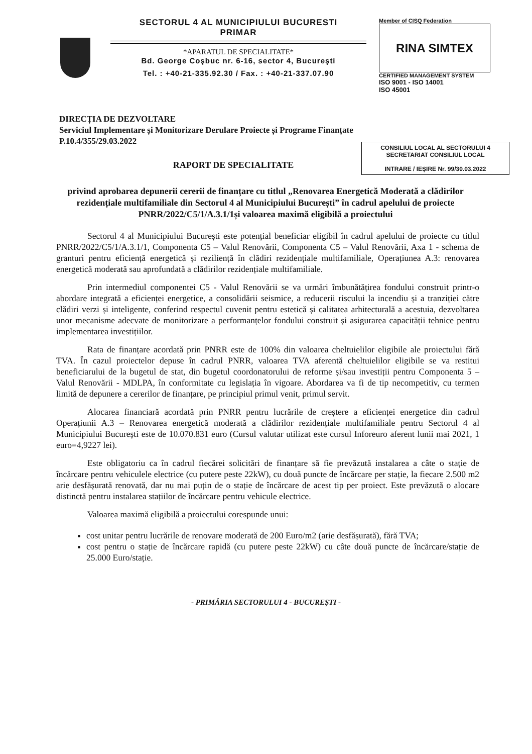SECTORUL 4 AL MUNICIPIULUI BUCURESTI
PRIMAR
*APARATUL DE SPECIALITATE*
Bd. George Coşbuc nr. 6-16, sector 4, Bucureşti
Tel. : +40-21-335.92.30 / Fax. : +40-21-337.07.90
Member of CISQ Federation
RINA SIMTEX
CERTIFIED MANAGEMENT SYSTEM
ISO 9001 - ISO 14001
ISO 45001
DIRECȚIA DE DEZVOLTARE
Serviciul Implementare și Monitorizare Derulare Proiecte și Programe Finanțate
P.10.4/355/29.03.2022
CONSILIUL LOCAL AL SECTORULUI 4
SECRETARIAT CONSILIUL LOCAL
INTRARE / IEȘIRE Nr. 99/30.03.2022
RAPORT DE SPECIALITATE
privind aprobarea depunerii cererii de finanțare cu titlul „Renovarea Energetică Moderată a clădirilor rezidențiale multifamiliale din Sectorul 4 al Municipiului București” în cadrul apelului de proiecte PNRR/2022/C5/1/A.3.1/1și valoarea maximă eligibilă a proiectului
Sectorul 4 al Municipiului București este potențial beneficiar eligibil în cadrul apelului de proiecte cu titlul PNRR/2022/C5/1/A.3.1/1, Componenta C5 – Valul Renovării, Componenta C5 – Valul Renovării, Axa 1 - schema de granturi pentru eficiență energetică și reziliență în clădiri rezidențiale multifamiliale, Operațiunea A.3: renovarea energetică moderată sau aprofundată a clădirilor rezidențiale multifamiliale.
Prin intermediul componentei C5 - Valul Renovării se va urmări îmbunătățirea fondului construit printr-o abordare integrată a eficienței energetice, a consolidării seismice, a reducerii riscului la incendiu și a tranziției către clădiri verzi și inteligente, conferind respectul cuvenit pentru estetică și calitatea arhitecturală a acestuia, dezvoltarea unor mecanisme adecvate de monitorizare a performanțelor fondului construit și asigurarea capacității tehnice pentru implementarea investițiilor.
Rata de finanțare acordată prin PNRR este de 100% din valoarea cheltuielilor eligibile ale proiectului fără TVA. În cazul proiectelor depuse în cadrul PNRR, valoarea TVA aferentă cheltuielilor eligibile se va restitui beneficiarului de la bugetul de stat, din bugetul coordonatorului de reforme și/sau investiții pentru Componenta 5 – Valul Renovării - MDLPA, în conformitate cu legislația în vigoare. Abordarea va fi de tip necompetitiv, cu termen limită de depunere a cererilor de finanțare, pe principiul primul venit, primul servit.
Alocarea financiară acordată prin PNRR pentru lucrările de creștere a eficienței energetice din cadrul Operațiunii A.3 – Renovarea energetică moderată a clădirilor rezidențiale multifamiliale pentru Sectorul 4 al Municipiului București este de 10.070.831 euro (Cursul valutar utilizat este cursul Inforeuro aferent lunii mai 2021, 1 euro=4,9227 lei).
Este obligatoriu ca în cadrul fiecărei solicitări de finanțare să fie prevăzută instalarea a câte o stație de încărcare pentru vehiculele electrice (cu putere peste 22kW), cu două puncte de încărcare per stație, la fiecare 2.500 m2 arie desfășurată renovată, dar nu mai puțin de o stație de încărcare de acest tip per proiect. Este prevăzută o alocare distinctă pentru instalarea stațiilor de încărcare pentru vehicule electrice.
Valoarea maximă eligibilă a proiectului corespunde unui:
cost unitar pentru lucrările de renovare moderată de 200 Euro/m2 (arie desfășurată), fără TVA;
cost pentru o stație de încărcare rapidă (cu putere peste 22kW) cu câte două puncte de încărcare/stație de 25.000 Euro/stație.
- PRIMĂRIA SECTORULUI 4 - BUCUREŞTI -